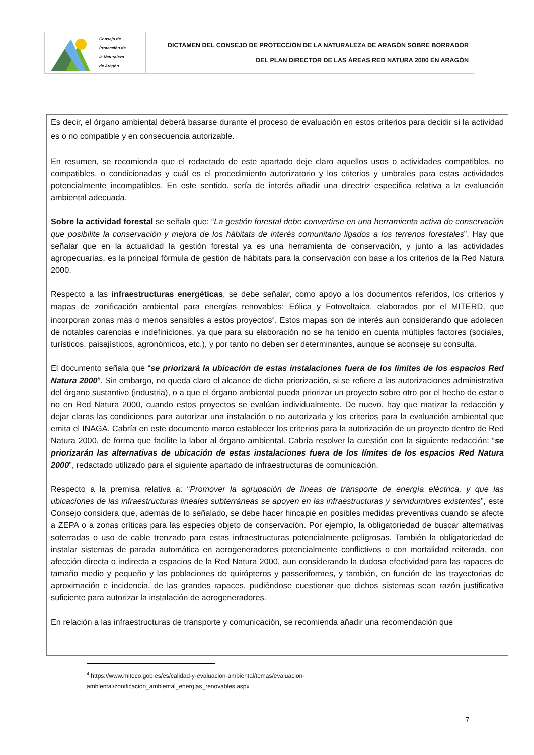| Consejo de Protección de la Naturaleza de Aragón | DICTAMEN DEL CONSEJO DE PROTECCIÓN DE LA NATURALEZA DE ARAGÓN SOBRE BORRADOR DEL PLAN DIRECTOR DE LAS ÁREAS RED NATURA 2000 EN ARAGÓN |
Es decir, el órgano ambiental deberá basarse durante el proceso de evaluación en estos criterios para decidir si la actividad es o no compatible y en consecuencia autorizable.
En resumen, se recomienda que el redactado de este apartado deje claro aquellos usos o actividades compatibles, no compatibles, o condicionadas y cuál es el procedimiento autorizatorio y los criterios y umbrales para estas actividades potencialmente incompatibles. En este sentido, sería de interés añadir una directriz específica relativa a la evaluación ambiental adecuada.
Sobre la actividad forestal se señala que: “La gestión forestal debe convertirse en una herramienta activa de conservación que posibilite la conservación y mejora de los hábitats de interés comunitario ligados a los terrenos forestales”. Hay que señalar que en la actualidad la gestión forestal ya es una herramienta de conservación, y junto a las actividades agropecuarias, es la principal fórmula de gestión de hábitats para la conservación con base a los criterios de la Red Natura 2000.
Respecto a las infraestructuras energéticas, se debe señalar, como apoyo a los documentos referidos, los criterios y mapas de zonificación ambiental para energías renovables: Eólica y Fotovoltaica, elaborados por el MITERD, que incorporan zonas más o menos sensibles a estos proyectos<sup>4</sup>. Estos mapas son de interés aun considerando que adolecen de notables carencias e indefiniciones, ya que para su elaboración no se ha tenido en cuenta múltiples factores (sociales, turísticos, paisajísticos, agronómicos, etc.), y por tanto no deben ser determinantes, aunque se aconseje su consulta.
El documento señala que “se priorizará la ubicación de estas instalaciones fuera de los límites de los espacios Red Natura 2000”. Sin embargo, no queda claro el alcance de dicha priorización, si se refiere a las autorizaciones administrativa del órgano sustantivo (industria), o a que el órgano ambiental pueda priorizar un proyecto sobre otro por el hecho de estar o no en Red Natura 2000, cuando estos proyectos se evalúan individualmente. De nuevo, hay que matizar la redacción y dejar claras las condiciones para autorizar una instalación o no autorizarla y los criterios para la evaluación ambiental que emita el INAGA. Cabría en este documento marco establecer los criterios para la autorización de un proyecto dentro de Red Natura 2000, de forma que facilite la labor al órgano ambiental. Cabría resolver la cuestión con la siguiente redacción: “se priorizarán las alternativas de ubicación de estas instalaciones fuera de los límites de los espacios Red Natura 2000”, redactado utilizado para el siguiente apartado de infraestructuras de comunicación.
Respecto a la premisa relativa a: “Promover la agrupación de líneas de transporte de energía eléctrica, y que las ubicaciones de las infraestructuras lineales subterráneas se apoyen en las infraestructuras y servidumbres existentes”, este Consejo considera que, además de lo señalado, se debe hacer hincapié en posibles medidas preventivas cuando se afecte a ZEPA o a zonas críticas para las especies objeto de conservación. Por ejemplo, la obligatoriedad de buscar alternativas soterradas o uso de cable trenzado para estas infraestructuras potencialmente peligrosas. También la obligatoriedad de instalar sistemas de parada automática en aerogeneradores potencialmente conflictivos o con mortalidad reiterada, con afección directa o indirecta a espacios de la Red Natura 2000, aun considerando la dudosa efectividad para las rapaces de tamaño medio y pequeño y las poblaciones de quirópteros y passeriformes, y también, en función de las trayectorias de aproximación e incidencia, de las grandes rapaces, pudiéndose cuestionar que dichos sistemas sean razón justificativa suficiente para autorizar la instalación de aerogeneradores.
En relación a las infraestructuras de transporte y comunicación, se recomienda añadir una recomendación que
<sup>4</sup> https://www.miteco.gob.es/es/calidad-y-evaluacion-ambiental/temas/evaluacion-ambiental/zonificacion_ambiental_energias_renovables.aspx
7